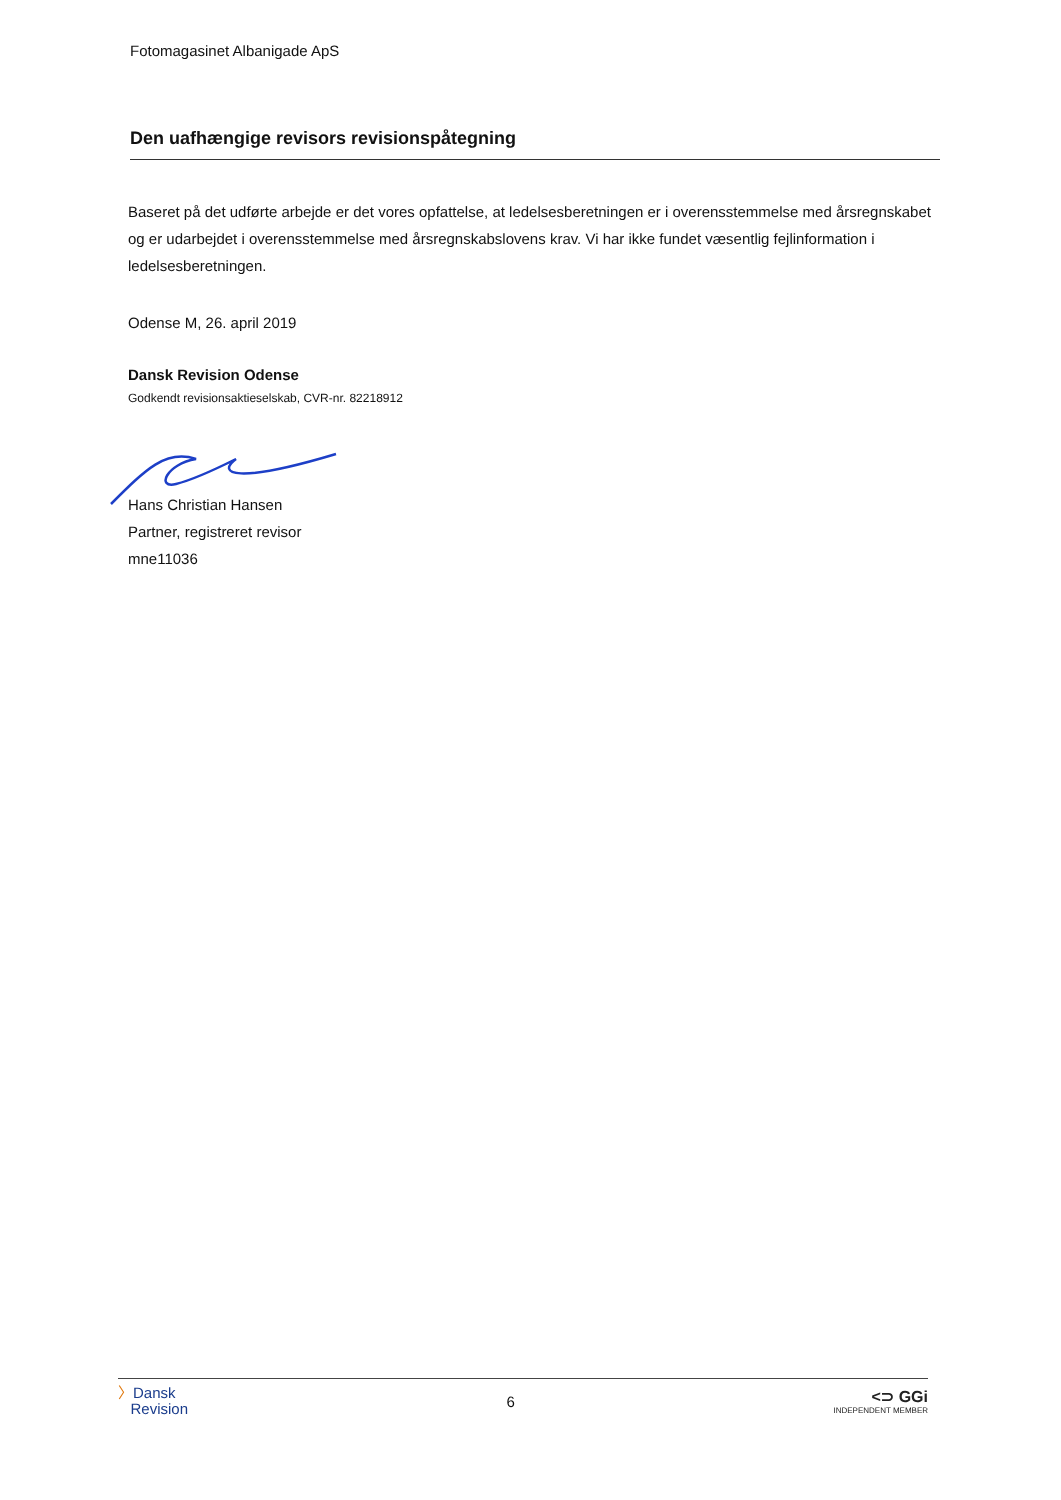Fotomagasinet Albanigade ApS
Den uafhængige revisors revisionspåtegning
Baseret på det udførte arbejde er det vores opfattelse, at ledelsesberetningen er i overensstemmelse med års­regnskabet og er udarbejdet i overensstemmelse med årsregnskabslovens krav. Vi har ikke fundet væsentlig fejl­information i ledelsesberetningen.
Odense M, 26. april 2019
Dansk Revision Odense
Godkendt revisionsaktieselskab, CVR-nr. 82218912
Hans Christian Hansen
Partner, registreret revisor
mne11036
〉Dansk
Revision
6
<⊃ GGi
INDEPENDENT MEMBER